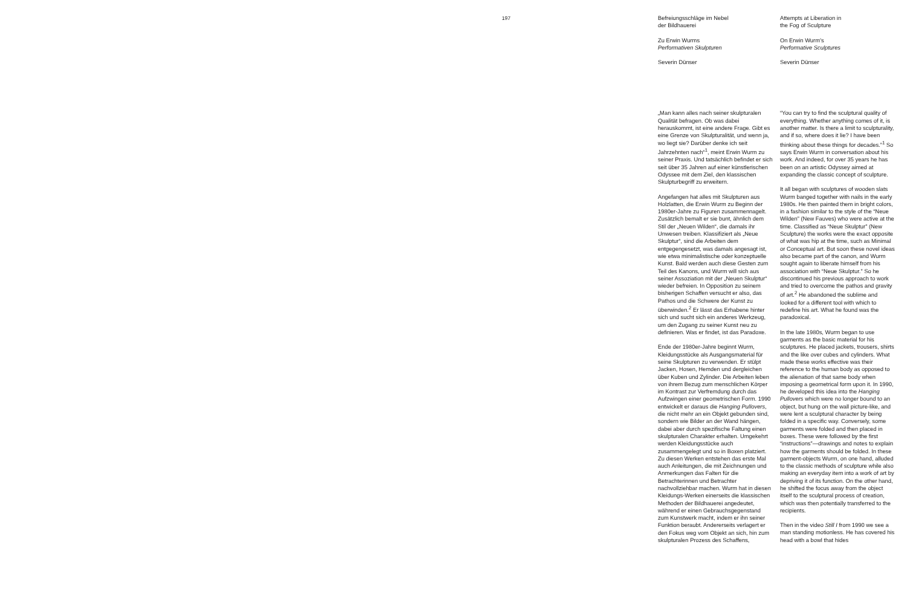197
Befreiungsschläge im Nebel
der Bildhauerei
Zu Erwin Wurms
Performativen Skulpturen
Severin Dünser
„Man kann alles nach seiner skulpturalen Qualität befragen. Ob was dabei herauskommt, ist eine andere Frage. Gibt es eine Grenze von Skulpturalität, und wenn ja, wo liegt sie? Darüber denke ich seit Jahrzehnten nach“<sup>1</sup>, meint Erwin Wurm zu seiner Praxis. Und tatsächlich befindet er sich seit über 35 Jahren auf einer künstlerischen Odyssee mit dem Ziel, den klassischen Skulpturbegriff zu erweitern.
Angefangen hat alles mit Skulpturen aus Holzlatten, die Erwin Wurm zu Beginn der 1980er-Jahre zu Figuren zusammennagelt. Zusätzlich bemalt er sie bunt, ähnlich dem Stil der „Neuen Wilden“, die damals ihr Unwesen treiben. Klassifiziert als „Neue Skulptur“, sind die Arbeiten dem entgegengesetzt, was damals angesagt ist, wie etwa minimalistische oder konzeptuelle Kunst. Bald werden auch diese Gesten zum Teil des Kanons, und Wurm will sich aus seiner Assoziation mit der „Neuen Skulptur“ wieder befreien. In Opposition zu seinem bisherigen Schaffen versucht er also, das Pathos und die Schwere der Kunst zu überwinden.<sup>2</sup> Er lässt das Erhabene hinter sich und sucht sich ein anderes Werkzeug, um den Zugang zu seiner Kunst neu zu definieren. Was er findet, ist das Paradoxe.
Ende der 1980er-Jahre beginnt Wurm, Kleidungsstücke als Ausgangsmaterial für seine Skulpturen zu verwenden. Er stülpt Jacken, Hosen, Hemden und dergleichen über Kuben und Zylinder. Die Arbeiten leben von ihrem Bezug zum menschlichen Körper im Kontrast zur Verfremdung durch das Aufzwingen einer geometrischen Form. 1990 entwickelt er daraus die Hanging Pullovers, die nicht mehr an ein Objekt gebunden sind, sondern wie Bilder an der Wand hängen, dabei aber durch spezifische Faltung einen skulpturalen Charakter erhalten. Umgekehrt werden Kleidungsstücke auch zusammengelegt und so in Boxen platziert. Zu diesen Werken entstehen das erste Mal auch Anleitungen, die mit Zeichnungen und Anmerkungen das Falten für die Betrachterinnen und Betrachter nachvollziehbar machen. Wurm hat in diesen Kleidungs-Werken einerseits die klassischen Methoden der Bildhauerei angedeutet, während er einen Gebrauchsgegenstand zum Kunstwerk macht, indem er ihn seiner Funktion beraubt. Andererseits verlagert er den Fokus weg vom Objekt an sich, hin zum skulpturalen Prozess des Schaffens,
Attempts at Liberation in
the Fog of Sculpture
On Erwin Wurm’s
Performative Sculptures
Severin Dünser
“You can try to find the sculptural quality of everything. Whether anything comes of it, is another matter. Is there a limit to sculpturality, and if so, where does it lie? I have been thinking about these things for decades.”<sup>1</sup> So says Erwin Wurm in conversation about his work. And indeed, for over 35 years he has been on an artistic Odyssey aimed at expanding the classic concept of sculpture.
It all began with sculptures of wooden slats Wurm banged together with nails in the early 1980s. He then painted them in bright colors, in a fashion similar to the style of the “Neue Wilden” (New Fauves) who were active at the time. Classified as “Neue Skulptur” (New Sculpture) the works were the exact opposite of what was hip at the time, such as Minimal or Conceptual art. But soon these novel ideas also became part of the canon, and Wurm sought again to liberate himself from his association with “Neue Skulptur.” So he discontinued his previous approach to work and tried to overcome the pathos and gravity of art.<sup>2</sup> He abandoned the sublime and looked for a different tool with which to redefine his art. What he found was the paradoxical.
In the late 1980s, Wurm began to use garments as the basic material for his sculptures. He placed jackets, trousers, shirts and the like over cubes and cylinders. What made these works effective was their reference to the human body as opposed to the alienation of that same body when imposing a geometrical form upon it. In 1990, he developed this idea into the Hanging Pullovers which were no longer bound to an object, but hung on the wall picture-like, and were lent a sculptural character by being folded in a specific way. Conversely, some garments were folded and then placed in boxes. These were followed by the first “instructions”—drawings and notes to explain how the garments should be folded. In these garment-objects Wurm, on one hand, alluded to the classic methods of sculpture while also making an everyday item into a work of art by depriving it of its function. On the other hand, he shifted the focus away from the object itself to the sculptural process of creation, which was then potentially transferred to the recipients.
Then in the video Still I from 1990 we see a man standing motionless. He has covered his head with a bowl that hides